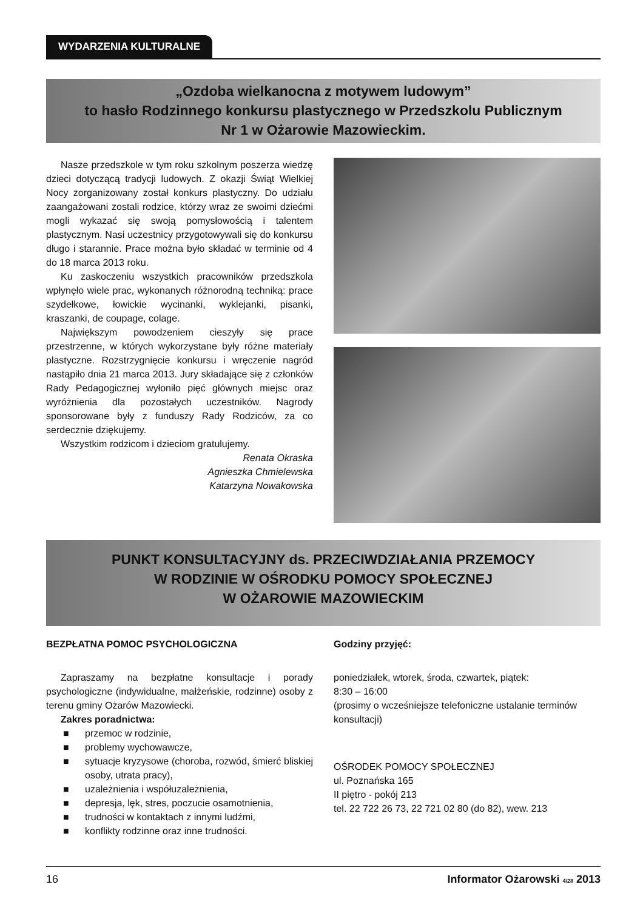WYDARZENIA KULTURALNE
„Ozdoba wielkanocna z motywem ludowym”
to hasło Rodzinnego konkursu plastycznego w Przedszkolu Publicznym
Nr 1 w Ożarowie Mazowieckim.
Nasze przedszkole w tym roku szkolnym poszerza wiedzę dzieci dotyczącą tradycji ludowych. Z okazji Świąt Wielkiej Nocy zorganizowany został konkurs plastyczny. Do udziału zaangażowani zostali rodzice, którzy wraz ze swoimi dziećmi mogli wykazać się swoją pomysłowością i talentem plastycznym. Nasi uczestnicy przygotowywali się do konkursu długo i starannie. Prace można było składać w terminie od 4 do 18 marca 2013 roku.
Ku zaskoczeniu wszystkich pracowników przedszkola wpłynęło wiele prac, wykonanych różnorodną techniką: prace szydełkowe, łowickie wycinanki, wyklejanki, pisanki, kraszanki, de coupage, colage.
Największym powodzeniem cieszyły się prace przestrzenne, w których wykorzystane były różne materiały plastyczne. Rozstrzygnięcie konkursu i wręczenie nagród nastąpiło dnia 21 marca 2013. Jury składające się z członków Rady Pedagogicznej wyłoniło pięć głównych miejsc oraz wyróżnienia dla pozostałych uczestników. Nagrody sponsorowane były z funduszy Rady Rodziców, za co serdecznie dziękujemy.
Wszystkim rodzicom i dzieciom gratulujemy.
Renata Okraska
Agnieszka Chmielewska
Katarzyna Nowakowska
PUNKT KONSULTACYJNY ds. PRZECIWDZIAŁANIA PRZEMOCY
W RODZINIE W OŚRODKU POMOCY SPOŁECZNEJ
W OŻAROWIE MAZOWIECKIM
BEZPŁATNA POMOC PSYCHOLOGICZNA
Zapraszamy na bezpłatne konsultacje i porady psychologiczne (indywidualne, małżeńskie, rodzinne) osoby z terenu gminy Ożarów Mazowiecki.
Zakres poradnictwa:
■ przemoc w rodzinie,
■ problemy wychowawcze,
■ sytuacje kryzysowe (choroba, rozwód, śmierć bliskiej osoby, utrata pracy),
■ uzależnienia i współuzależnienia,
■ depresja, lęk, stres, poczucie osamotnienia,
■ trudności w kontaktach z innymi ludźmi,
■ konflikty rodzinne oraz inne trudności.
Godziny przyjęć:
poniedziałek, wtorek, środa, czwartek, piątek:
8:30 – 16:00
(prosimy o wcześniejsze telefoniczne ustalanie terminów konsultacji)
OŚRODEK POMOCY SPOŁECZNEJ
ul. Poznańska 165
II piętro - pokój 213
tel. 22 722 26 73, 22 721 02 80 (do 82), wew. 213
16 Informator Ożarowski 4/28 2013